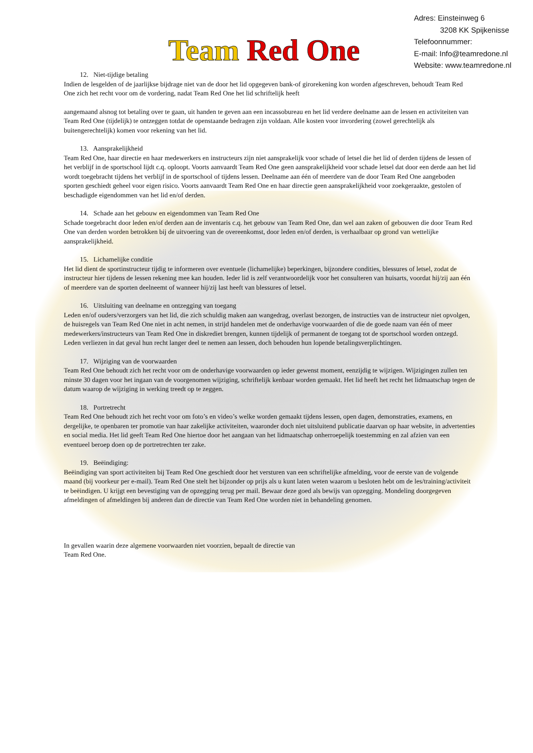Team Red One
Adres: Einsteinweg 6
3208 KK Spijkenisse
Telefoonnummer:
E-mail: Info@teamredone.nl
Website: www.teamredone.nl
12. Niet-tijdige betaling
Indien de lesgelden of de jaarlijkse bijdrage niet van de door het lid opgegeven bank-of girorekening kon worden afgeschreven, behoudt Team Red One zich het recht voor om de vordering, nadat Team Red One het lid schriftelijk heeft
aangemaand alsnog tot betaling over te gaan, uit handen te geven aan een incassobureau en het lid verdere deelname aan de lessen en activiteiten van Team Red One (tijdelijk) te ontzeggen totdat de openstaande bedragen zijn voldaan. Alle kosten voor invordering (zowel gerechtelijk als buitengerechtelijk) komen voor rekening van het lid.
13. Aansprakelijkheid
Team Red One, haar directie en haar medewerkers en instructeurs zijn niet aansprakelijk voor schade of letsel die het lid of derden tijdens de lessen of het verblijf in de sportschool lijdt c.q. oploopt. Voorts aanvaardt Team Red One geen aansprakelijkheid voor schade letsel dat door een derde aan het lid wordt toegebracht tijdens het verblijf in de sportschool of tijdens lessen. Deelname aan één of meerdere van de door Team Red One aangeboden sporten geschiedt geheel voor eigen risico. Voorts aanvaardt Team Red One en haar directie geen aansprakelijkheid voor zoekgeraakte, gestolen of beschadigde eigendommen van het lid en/of derden.
14. Schade aan het gebouw en eigendommen van Team Red One
Schade toegebracht door leden en/of derden aan de inventaris c.q. het gebouw van Team Red One, dan wel aan zaken of gebouwen die door Team Red One van derden worden betrokken bij de uitvoering van de overeenkomst, door leden en/of derden, is verhaalbaar op grond van wettelijke aansprakelijkheid.
15. Lichamelijke conditie
Het lid dient de sportinstructeur tijdig te informeren over eventuele (lichamelijke) beperkingen, bijzondere condities, blessures of letsel, zodat de instructeur hier tijdens de lessen rekening mee kan houden. Ieder lid is zelf verantwoordelijk voor het consulteren van huisarts, voordat hij/zij aan één of meerdere van de sporten deelneemt of wanneer hij/zij last heeft van blessures of letsel.
16. Uitsluiting van deelname en ontzegging van toegang
Leden en/of ouders/verzorgers van het lid, die zich schuldig maken aan wangedrag, overlast bezorgen, de instructies van de instructeur niet opvolgen, de huisregels van Team Red One niet in acht nemen, in strijd handelen met de onderhavige voorwaarden of die de goede naam van één of meer medewerkers/instructeurs van Team Red One in diskrediet brengen, kunnen tijdelijk of permanent de toegang tot de sportschool worden ontzegd. Leden verliezen in dat geval hun recht langer deel te nemen aan lessen, doch behouden hun lopende betalingsverplichtingen.
17. Wijziging van de voorwaarden
Team Red One behoudt zich het recht voor om de onderhavige voorwaarden op ieder gewenst moment, eenzijdig te wijzigen. Wijzigingen zullen ten minste 30 dagen voor het ingaan van de voorgenomen wijziging, schriftelijk kenbaar worden gemaakt. Het lid heeft het recht het lidmaatschap tegen de datum waarop de wijziging in werking treedt op te zeggen.
18. Portretrecht
Team Red One behoudt zich het recht voor om foto’s en video’s welke worden gemaakt tijdens lessen, open dagen, demonstraties, examens, en dergelijke, te openbaren ter promotie van haar zakelijke activiteiten, waaronder doch niet uitsluitend publicatie daarvan op haar website, in advertenties en social media. Het lid geeft Team Red One hiertoe door het aangaan van het lidmaatschap onherroepelijk toestemming en zal afzien van een eventueel beroep doen op de portretrechten ter zake.
19. Beëindiging:
Beëindiging van sport activiteiten bij Team Red One geschiedt door het versturen van een schriftelijke afmelding, voor de eerste van de volgende maand (bij voorkeur per e-mail). Team Red One stelt het bijzonder op prijs als u kunt laten weten waarom u besloten hebt om de les/training/activiteit te beëindigen. U krijgt een bevestiging van de opzegging terug per mail. Bewaar deze goed als bewijs van opzegging. Mondeling doorgegeven afmeldingen of afmeldingen bij anderen dan de directie van Team Red One worden niet in behandeling genomen.
In gevallen waarin deze algemene voorwaarden niet voorzien, bepaalt de directie van
Team Red One.